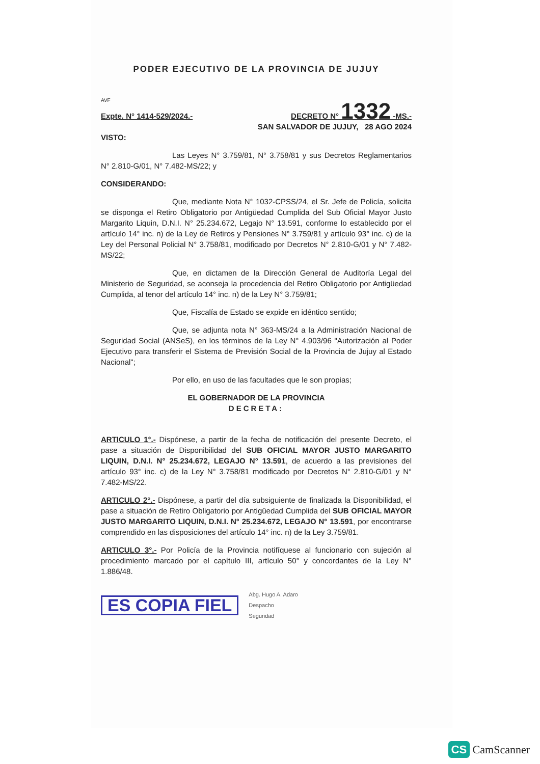PODER EJECUTIVO DE LA PROVINCIA DE JUJUY
AVF
Expte. N° 1414-529/2024.- DECRETO N° 1332 -MS.-
SAN SALVADOR DE JUJUY, 28 AGO 2024
VISTO:
Las Leyes N° 3.759/81, N° 3.758/81 y sus Decretos Reglamentarios N° 2.810-G/01, N° 7.482-MS/22; y
CONSIDERANDO:
Que, mediante Nota N° 1032-CPSS/24, el Sr. Jefe de Policía, solicita se disponga el Retiro Obligatorio por Antigüedad Cumplida del Sub Oficial Mayor Justo Margarito Liquin, D.N.I. N° 25.234.672, Legajo N° 13.591, conforme lo establecido por el artículo 14° inc. n) de la Ley de Retiros y Pensiones N° 3.759/81 y artículo 93° inc. c) de la Ley del Personal Policial N° 3.758/81, modificado por Decretos N° 2.810-G/01 y N° 7.482-MS/22;
Que, en dictamen de la Dirección General de Auditoría Legal del Ministerio de Seguridad, se aconseja la procedencia del Retiro Obligatorio por Antigüedad Cumplida, al tenor del artículo 14° inc. n) de la Ley N° 3.759/81;
Que, Fiscalía de Estado se expide en idéntico sentido;
Que, se adjunta nota N° 363-MS/24 a la Administración Nacional de Seguridad Social (ANSeS), en los términos de la Ley N° 4.903/96 "Autorización al Poder Ejecutivo para transferir el Sistema de Previsión Social de la Provincia de Jujuy al Estado Nacional";
Por ello, en uso de las facultades que le son propias;
EL GOBERNADOR DE LA PROVINCIA
DECRETA:
ARTICULO 1°.- Dispónese, a partir de la fecha de notificación del presente Decreto, el pase a situación de Disponibilidad del SUB OFICIAL MAYOR JUSTO MARGARITO LIQUIN, D.N.I. N° 25.234.672, LEGAJO N° 13.591, de acuerdo a las previsiones del artículo 93° inc. c) de la Ley N° 3.758/81 modificado por Decretos N° 2.810-G/01 y N° 7.482-MS/22.
ARTICULO 2°.- Dispónese, a partir del día subsiguiente de finalizada la Disponibilidad, el pase a situación de Retiro Obligatorio por Antigüedad Cumplida del SUB OFICIAL MAYOR JUSTO MARGARITO LIQUIN, D.N.I. N° 25.234.672, LEGAJO N° 13.591, por encontrarse comprendido en las disposiciones del artículo 14° inc. n) de la Ley 3.759/81.
ARTICULO 3°.- Por Policía de la Provincia notifíquese al funcionario con sujeción al procedimiento marcado por el capítulo III, artículo 50° y concordantes de la Ley N° 1.886/48.
ES COPIA FIEL Abg. Hugo A. Adaro
Despacho
Seguridad
CS CamScanner